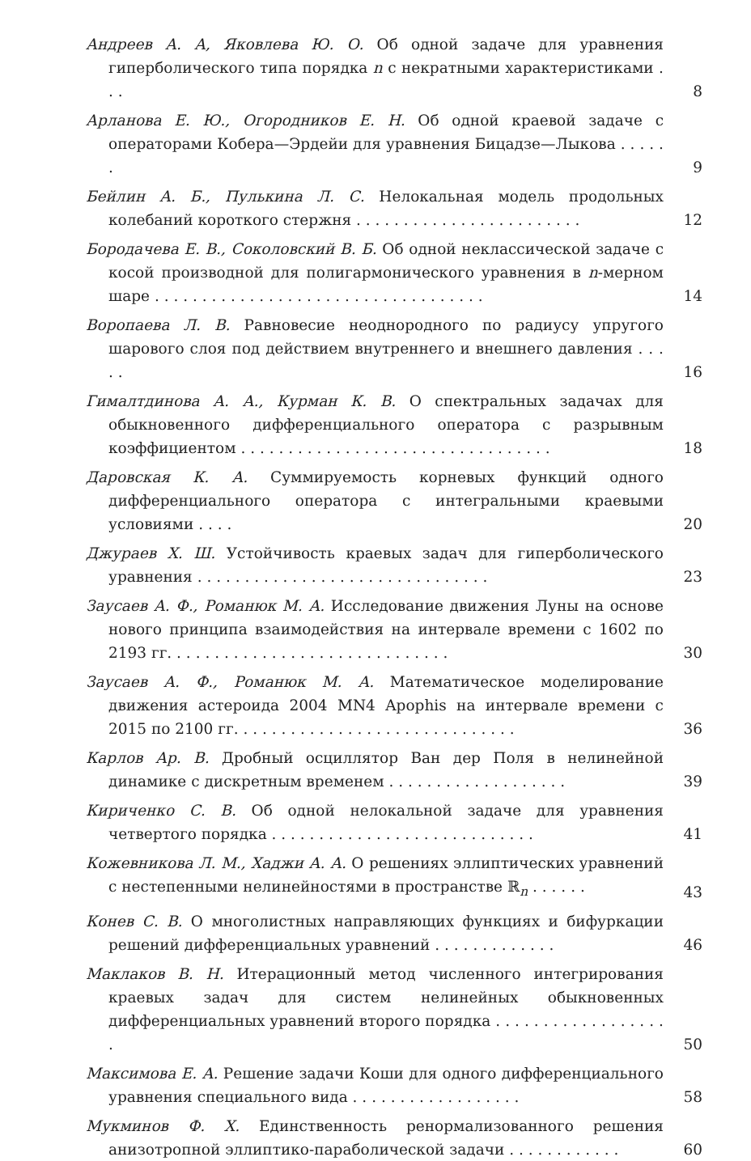Андреев А. А, Яковлева Ю. О. Об одной задаче для уравнения гиперболического типа порядка n с некратными характеристиками . . .
8
Арланова Е. Ю., Огородников Е. Н. Об одной краевой задаче с операторами Кобера—Эрдейи для уравнения Бицадзе—Лыкова . . . . . .
9
Бейлин А. Б., Пулькина Л. С. Нелокальная модель продольных колебаний короткого стержня . . . . . . . . . . . . . . . . . . . . . . . .
12
Бородачева Е. В., Соколовский В. Б. Об одной неклассической задаче с косой производной для полигармонического уравнения в n-мерном шаре . . . . . . . . . . . . . . . . . . . . . . . . . . . . . . . . . . .
14
Воропаева Л. В. Равновесие неоднородного по радиусу упругого шарового слоя под действием внутреннего и внешнего давления . . . . .
16
Гималтдинова А. А., Курман К. В. О спектральных задачах для обыкновенного дифференциального оператора с разрывным коэффициентом . . . . . . . . . . . . . . . . . . . . . . . . . . . . . . . . .
18
Даровская К. А. Суммируемость корневых функций одного дифференциального оператора с интегральными краевыми условиями . . . .
20
Джураев Х. Ш. Устойчивость краевых задач для гиперболического уравнения . . . . . . . . . . . . . . . . . . . . . . . . . . . . . . .
23
Заусаев А. Ф., Романюк М. А. Исследование движения Луны на основе нового принципа взаимодействия на интервале времени с 1602 по 2193 гг. . . . . . . . . . . . . . . . . . . . . . . . . . . . . .
30
Заусаев А. Ф., Романюк М. А. Математическое моделирование движения астероида 2004 MN4 Apophis на интервале времени с 2015 по 2100 гг. . . . . . . . . . . . . . . . . . . . . . . . . . . . . .
36
Карлов Ар. В. Дробный осциллятор Ван дер Поля в нелинейной динамике с дискретным временем . . . . . . . . . . . . . . . . . . .
39
Кириченко С. В. Об одной нелокальной задаче для уравнения четвертого порядка . . . . . . . . . . . . . . . . . . . . . . . . . . . .
41
Кожевникова Л. М., Хаджи А. А. О решениях эллиптических уравнений с нестепенными нелинейностями в пространстве ℝ<sub>n</sub> . . . . . .
43
Конев С. В. О многолистных направляющих функциях и бифуркации решений дифференциальных уравнений . . . . . . . . . . . . .
46
Маклаков В. Н. Итерационный метод численного интегрирования краевых задач для систем нелинейных обыкновенных дифференциальных уравнений второго порядка . . . . . . . . . . . . . . . . . . .
50
Максимова Е. А. Решение задачи Коши для одного дифференциального уравнения специального вида . . . . . . . . . . . . . . . . . .
58
Мукминов Ф. Х. Единственность ренормализованного решения анизотропной эллиптико-параболической задачи . . . . . . . . . . . .
60